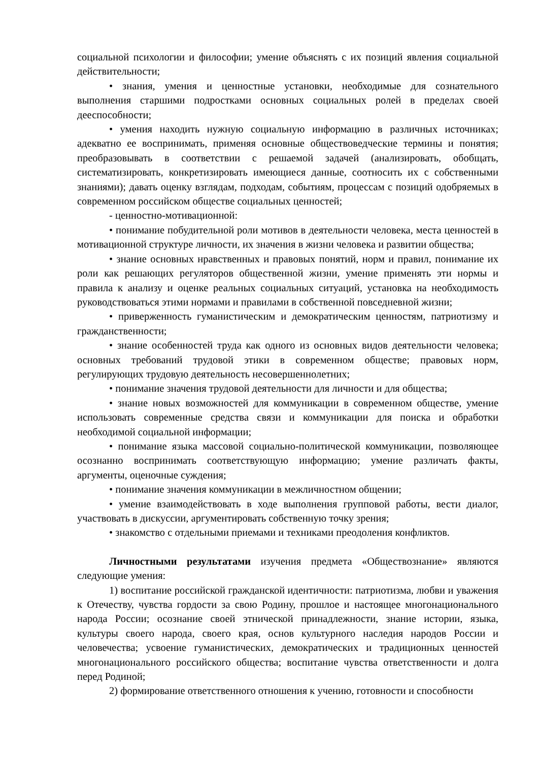социальной психологии и философии; умение объяснять с их позиций явления социальной действительности;
• знания, умения и ценностные установки, необходимые для сознательного выполнения старшими подростками основных социальных ролей в пределах своей дееспособности;
• умения находить нужную социальную информацию в различных источниках; адекватно ее воспринимать, применяя основные обществоведческие термины и понятия; преобразовывать в соответствии с решаемой задачей (анализировать, обобщать, систематизировать, конкретизировать имеющиеся данные, соотносить их с собственными знаниями); давать оценку взглядам, подходам, событиям, процессам с позиций одобряемых в современном российском обществе социальных ценностей;
- ценностно-мотивационной:
• понимание побудительной роли мотивов в деятельности человека, места ценностей в мотивационной структуре личности, их значения в жизни человека и развитии общества;
• знание основных нравственных и правовых понятий, норм и правил, понимание их роли как решающих регуляторов общественной жизни, умение применять эти нормы и правила к анализу и оценке реальных социальных ситуаций, установка на необходимость руководствоваться этими нормами и правилами в собственной повседневной жизни;
• приверженность гуманистическим и демократическим ценностям, патриотизму и гражданственности;
• знание особенностей труда как одного из основных видов деятельности человека; основных требований трудовой этики в современном обществе; правовых норм, регулирующих трудовую деятельность несовершеннолетних;
• понимание значения трудовой деятельности для личности и для общества;
• знание новых возможностей для коммуникации в современном обществе, умение использовать современные средства связи и коммуникации для поиска и обработки необходимой социальной информации;
• понимание языка массовой социально-политической коммуникации, позволяющее осознанно воспринимать соответствующую информацию; умение различать факты, аргументы, оценочные суждения;
• понимание значения коммуникации в межличностном общении;
• умение взаимодействовать в ходе выполнения групповой работы, вести диалог, участвовать в дискуссии, аргументировать собственную точку зрения;
• знакомство с отдельными приемами и техниками преодоления конфликтов.
Личностными результатами изучения предмета «Обществознание» являются следующие умения:
1) воспитание российской гражданской идентичности: патриотизма, любви и уважения к Отечеству, чувства гордости за свою Родину, прошлое и настоящее многонационального народа России; осознание своей этнической принадлежности, знание истории, языка, культуры своего народа, своего края, основ культурного наследия народов России и человечества; усвоение гуманистических, демократических и традиционных ценностей многонационального российского общества; воспитание чувства ответственности и долга перед Родиной;
2) формирование ответственного отношения к учению, готовности и способности